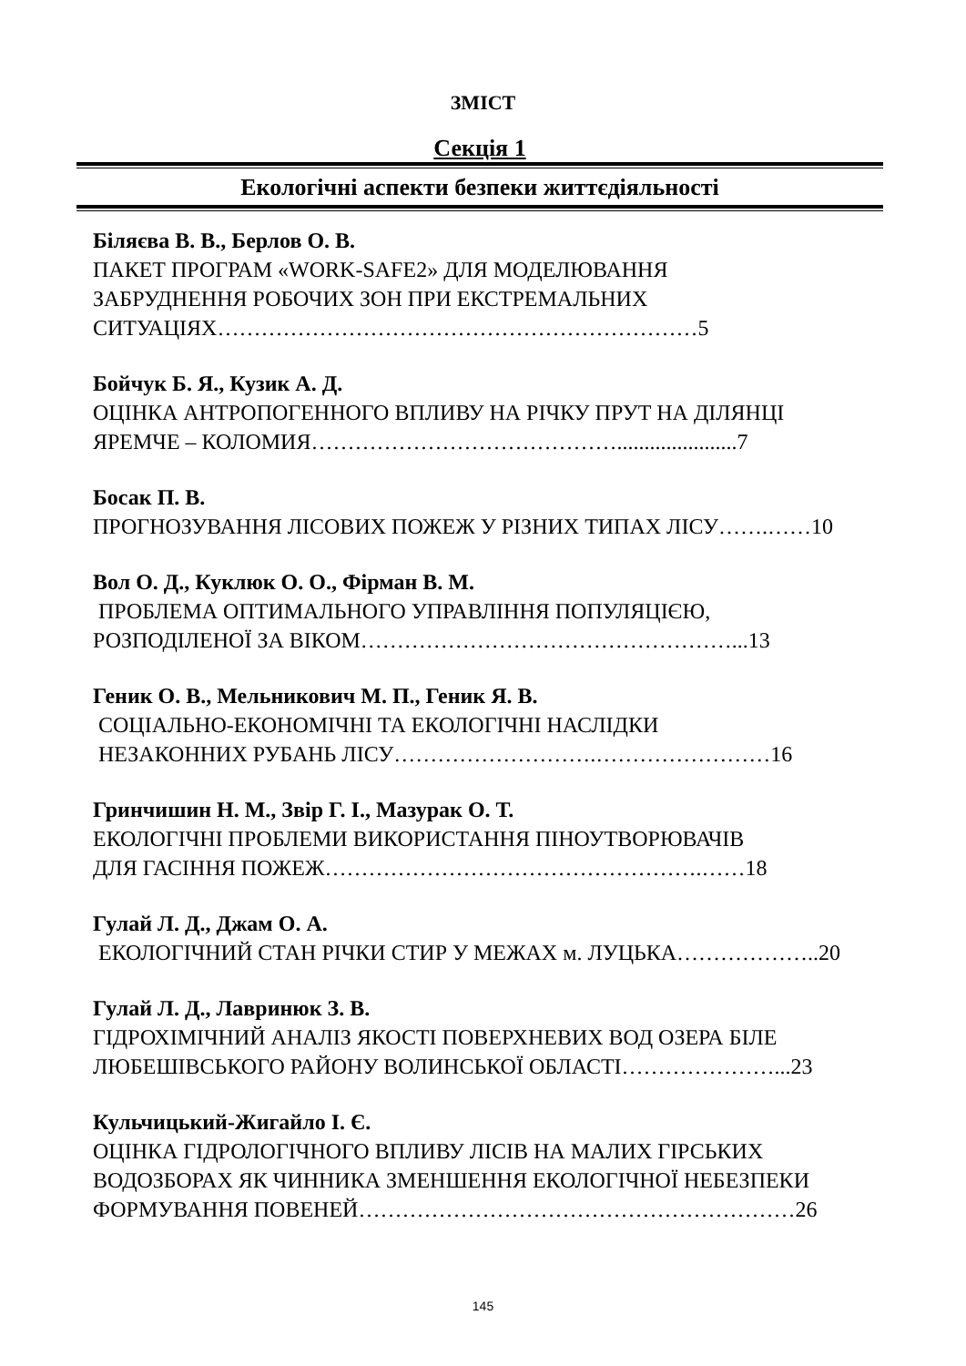ЗМІСТ
Секція 1
Екологічні аспекти безпеки життєдіяльності
Біляєва В. В., Берлов О. В.
ПАКЕТ ПРОГРАМ «WORK-SAFE2» ДЛЯ МОДЕЛЮВАННЯ
ЗАБРУДНЕННЯ РОБОЧИХ ЗОН ПРИ ЕКСТРЕМАЛЬНИХ
СИТУАЦІЯХ…………………………………………………………5
Бойчук Б. Я., Кузик А. Д.
ОЦІНКА АНТРОПОГЕННОГО ВПЛИВУ НА РІЧКУ ПРУТ НА ДІЛЯНЦІ
ЯРЕМЧЕ – КОЛОМИЯ……………………………………......................7
Босак П. В.
ПРОГНОЗУВАННЯ ЛІСОВИХ ПОЖЕЖ У РІЗНИХ ТИПАХ ЛІСУ…….……10
Вол О. Д., Куклюк О. О., Фірман В. М.
ПРОБЛЕМА ОПТИМАЛЬНОГО УПРАВЛІННЯ ПОПУЛЯЦІЄЮ,
РОЗПОДІЛЕНОЇ ЗА ВІКОМ……………………………………………...13
Геник О. В., Мельникович М. П., Геник Я. В.
СОЦІАЛЬНО-ЕКОНОМІЧНІ ТА ЕКОЛОГІЧНІ НАСЛІДКИ
НЕЗАКОННИХ РУБАНЬ ЛІСУ……………………….……………………16
Гринчишин Н. М., Звір Г. І., Мазурак О. Т.
ЕКОЛОГІЧНІ ПРОБЛЕМИ ВИКОРИСТАННЯ ПІНОУТВОРЮВАЧІВ
ДЛЯ ГАСІННЯ ПОЖЕЖ…………………………………………….……18
Гулай Л. Д., Джам О. А.
ЕКОЛОГІЧНИЙ СТАН РІЧКИ СТИР У МЕЖАХ м. ЛУЦЬКА………………..20
Гулай Л. Д., Лавринюк З. В.
ГІДРОХІМІЧНИЙ АНАЛІЗ ЯКОСТІ ПОВЕРХНЕВИХ ВОД ОЗЕРА БІЛЕ
ЛЮБЕШІВСЬКОГО РАЙОНУ ВОЛИНСЬКОЇ ОБЛАСТІ…………………...23
Кульчицький-Жигайло І. Є.
ОЦІНКА ГІДРОЛОГІЧНОГО ВПЛИВУ ЛІСІВ НА МАЛИХ ГІРСЬКИХ
ВОДОЗБОРАХ ЯК ЧИННИКА ЗМЕНШЕННЯ ЕКОЛОГІЧНОЇ НЕБЕЗПЕКИ
ФОРМУВАННЯ ПОВЕНЕЙ……………………………………………………26
145